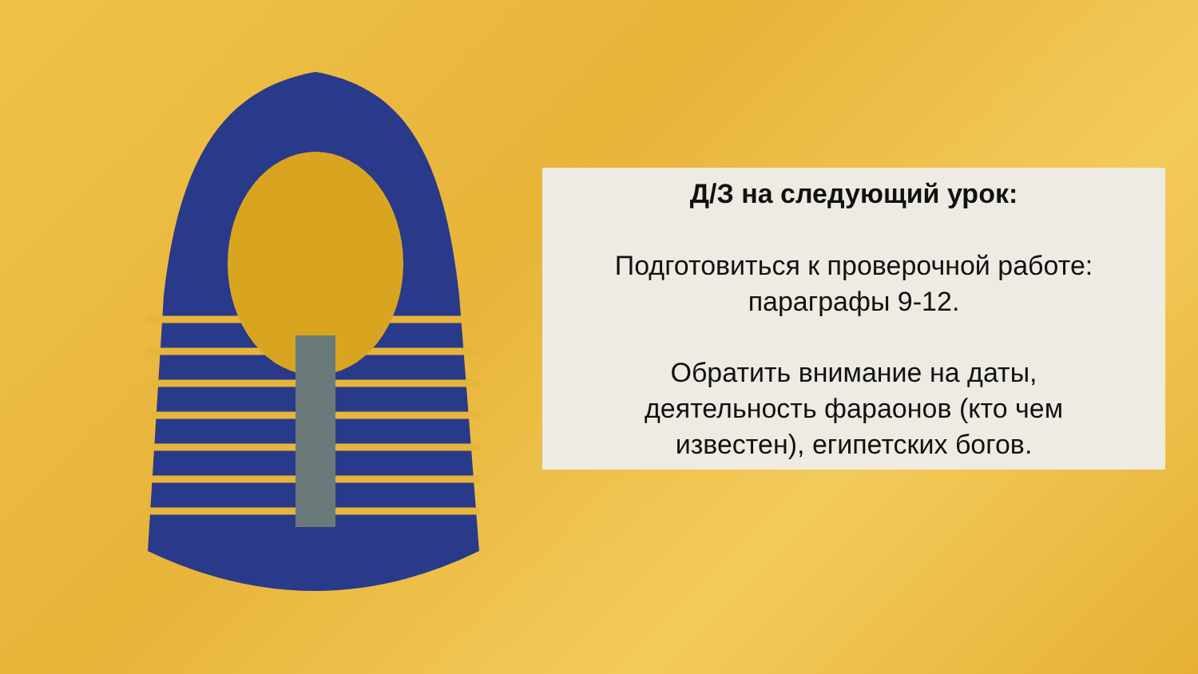Д/З на следующий урок:
Подготовиться к проверочной работе:
параграфы 9-12.
Обратить внимание на даты,
деятельность фараонов (кто чем
известен), египетских богов.